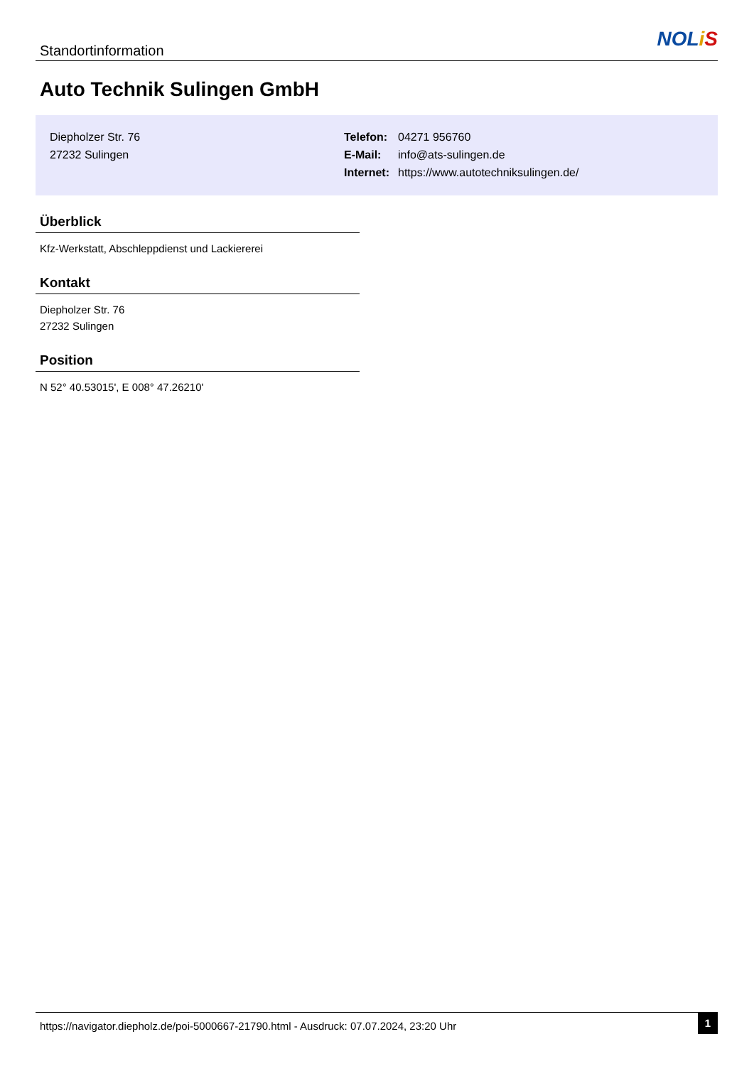Standortinformation
NOLiS
Auto Technik Sulingen GmbH
Diepholzer Str. 76
27232 Sulingen
| Telefon: | 04271 956760 |
| E-Mail: | info@ats-sulingen.de |
| Internet: | https://www.autotechniksulingen.de/ |
Überblick
Kfz-Werkstatt, Abschleppdienst und Lackiererei
Kontakt
Diepholzer Str. 76
27232 Sulingen
Position
N 52° 40.53015', E 008° 47.26210'
https://navigator.diepholz.de/poi-5000667-21790.html - Ausdruck: 07.07.2024, 23:20 Uhr
1